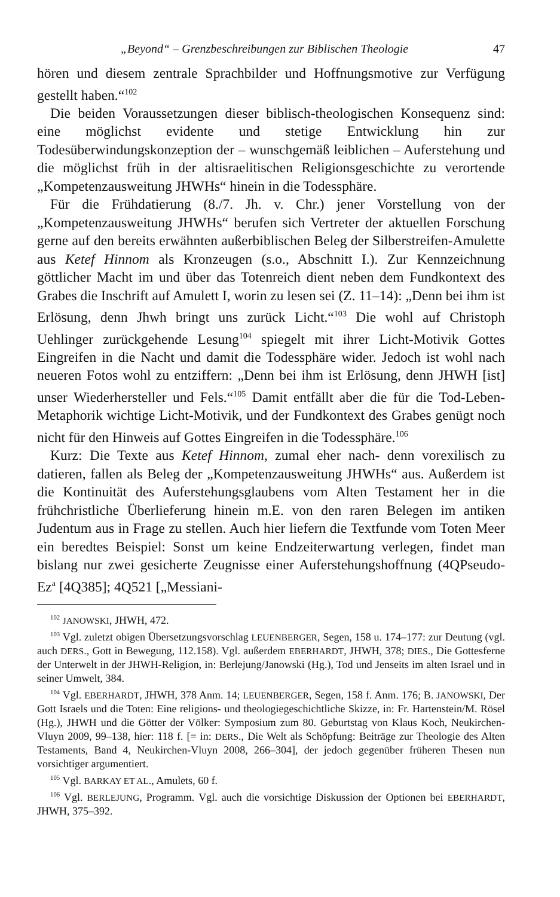„Beyond“ – Grenzbeschreibungen zur Biblischen Theologie 47
hören und diesem zentrale Sprachbilder und Hoffnungsmotive zur Verfügung gestellt haben.“<sup>102</sup>
Die beiden Voraussetzungen dieser biblisch-theologischen Konsequenz sind: eine möglichst evidente und stetige Entwicklung hin zur Todesüberwindungskonzeption der – wunschgemäß leiblichen – Auferstehung und die möglichst früh in der altisraelitischen Religionsgeschichte zu verortende „Kompetenzausweitung JHWHs“ hinein in die Todessphäre.
Für die Frühdatierung (8./7. Jh. v. Chr.) jener Vorstellung von der „Kompetenzausweitung JHWHs“ berufen sich Vertreter der aktuellen Forschung gerne auf den bereits erwähnten außerbiblischen Beleg der Silberstreifen-Amulette aus Ketef Hinnom als Kronzeugen (s.o., Abschnitt I.). Zur Kennzeichnung göttlicher Macht im und über das Totenreich dient neben dem Fundkontext des Grabes die Inschrift auf Amulett I, worin zu lesen sei (Z. 11–14): „Denn bei ihm ist Erlösung, denn Jhwh bringt uns zurück Licht.“<sup>103</sup> Die wohl auf Christoph Uehlinger zurückgehende Lesung<sup>104</sup> spiegelt mit ihrer Licht-Motivik Gottes Eingreifen in die Nacht und damit die Todessphäre wider. Jedoch ist wohl nach neueren Fotos wohl zu entziffern: „Denn bei ihm ist Erlösung, denn JHWH [ist] unser Wiederhersteller und Fels.“<sup>105</sup> Damit entfällt aber die für die Tod-Leben-Metaphorik wichtige Licht-Motivik, und der Fundkontext des Grabes genügt noch nicht für den Hinweis auf Gottes Eingreifen in die Todessphäre.<sup>106</sup>
Kurz: Die Texte aus Ketef Hinnom, zumal eher nach- denn vorexilisch zu datieren, fallen als Beleg der „Kompetenzausweitung JHWHs“ aus. Außerdem ist die Kontinuität des Auferstehungsglaubens vom Alten Testament her in die frühchristliche Überlieferung hinein m.E. von den raren Belegen im antiken Judentum aus in Frage zu stellen. Auch hier liefern die Textfunde vom Toten Meer ein beredtes Beispiel: Sonst um keine Endzeiterwartung verlegen, findet man bislang nur zwei gesicherte Zeugnisse einer Auferstehungshoffnung (4QPseudo-Ez<sup>a</sup> [4Q385]; 4Q521 [„Messiani-
<sup>102</sup> JANOWSKI, JHWH, 472.
<sup>103</sup> Vgl. zuletzt obigen Übersetzungsvorschlag LEUENBERGER, Segen, 158 u. 174–177: zur Deutung (vgl. auch DERS., Gott in Bewegung, 112.158). Vgl. außerdem EBERHARDT, JHWH, 378; DIES., Die Gottesferne der Unterwelt in der JHWH-Religion, in: Berlejung/Janowski (Hg.), Tod und Jenseits im alten Israel und in seiner Umwelt, 384.
<sup>104</sup> Vgl. EBERHARDT, JHWH, 378 Anm. 14; LEUENBERGER, Segen, 158 f. Anm. 176; B. JANOWSKI, Der Gott Israels und die Toten: Eine religions- und theologiegeschichtliche Skizze, in: Fr. Hartenstein/M. Rösel (Hg.), JHWH und die Götter der Völker: Symposium zum 80. Geburtstag von Klaus Koch, Neukirchen-Vluyn 2009, 99–138, hier: 118 f. [= in: DERS., Die Welt als Schöpfung: Beiträge zur Theologie des Alten Testaments, Band 4, Neukirchen-Vluyn 2008, 266–304], der jedoch gegenüber früheren Thesen nun vorsichtiger argumentiert.
<sup>105</sup> Vgl. BARKAY ET AL., Amulets, 60 f.
<sup>106</sup> Vgl. BERLEJUNG, Programm. Vgl. auch die vorsichtige Diskussion der Optionen bei EBERHARDT, JHWH, 375–392.